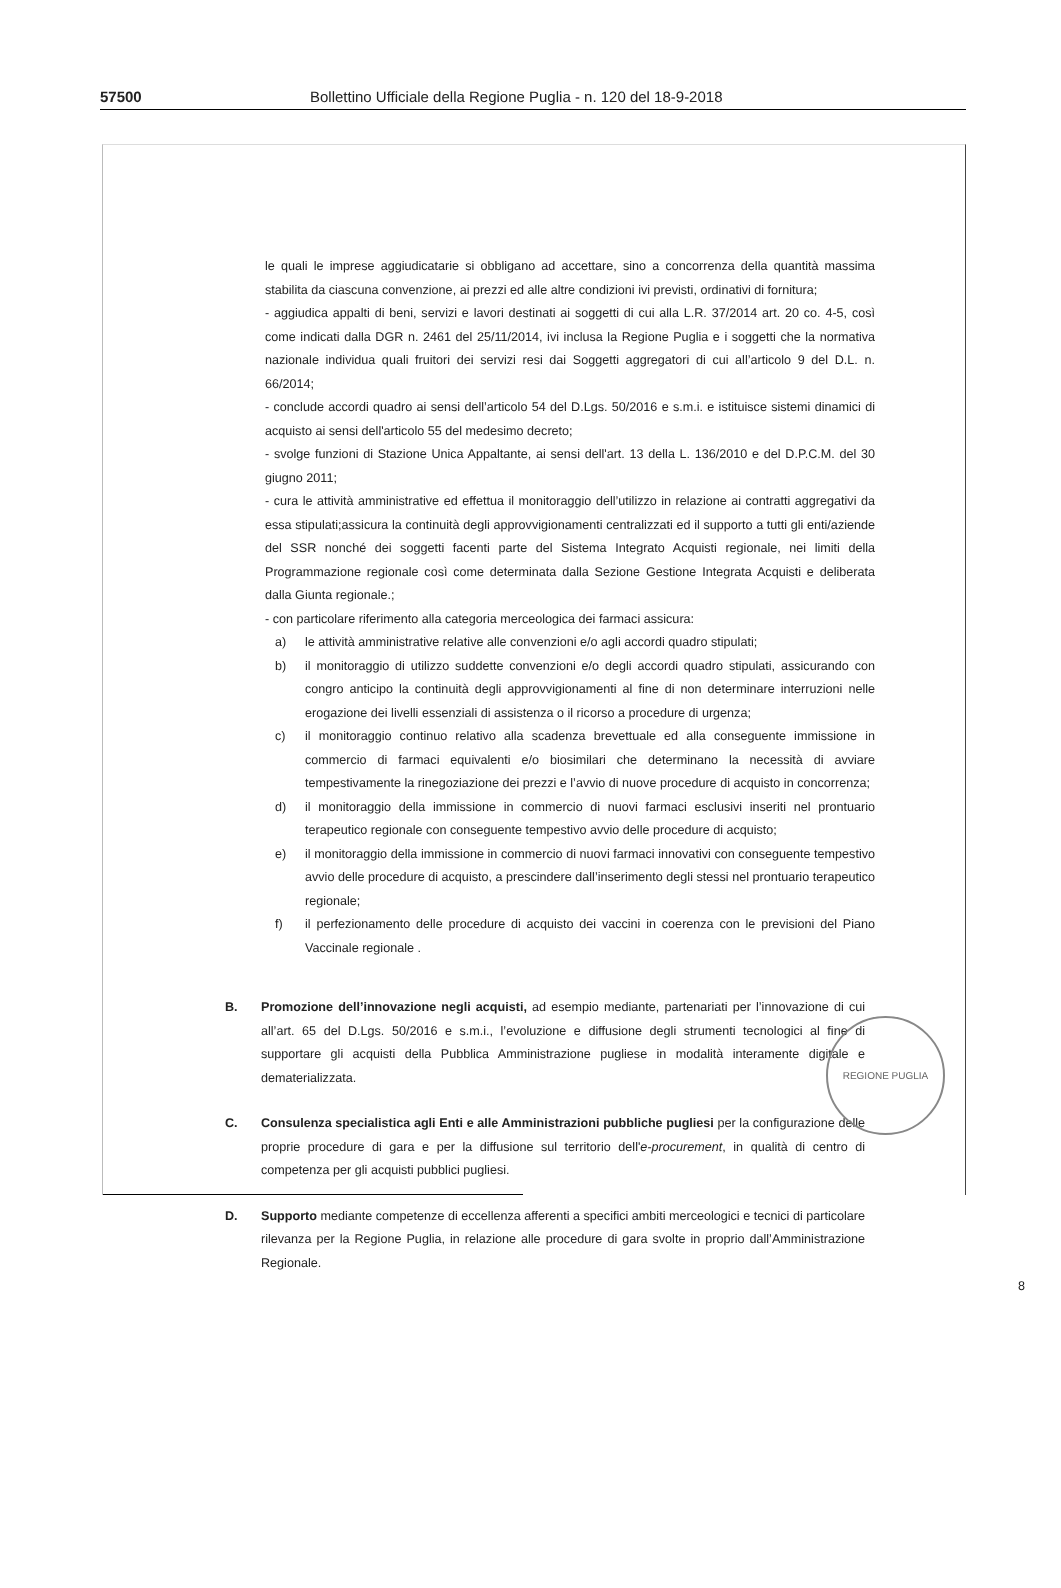57500 Bollettino Ufficiale della Regione Puglia - n. 120 del 18-9-2018
le quali le imprese aggiudicatarie si obbligano ad accettare, sino a concorrenza della quantità massima stabilita da ciascuna convenzione, ai prezzi ed alle altre condizioni ivi previsti, ordinativi di fornitura;
- aggiudica appalti di beni, servizi e lavori destinati ai soggetti di cui alla L.R. 37/2014 art. 20 co. 4-5, così come indicati dalla DGR n. 2461 del 25/11/2014, ivi inclusa la Regione Puglia e i soggetti che la normativa nazionale individua quali fruitori dei servizi resi dai Soggetti aggregatori di cui all’articolo 9 del D.L. n. 66/2014;
- conclude accordi quadro ai sensi dell’articolo 54 del D.Lgs. 50/2016 e s.m.i. e istituisce sistemi dinamici di acquisto ai sensi dell'articolo 55 del medesimo decreto;
- svolge funzioni di Stazione Unica Appaltante, ai sensi dell'art. 13 della L. 136/2010 e del D.P.C.M. del 30 giugno 2011;
- cura le attività amministrative ed effettua il monitoraggio dell’utilizzo in relazione ai contratti aggregativi da essa stipulati;assicura la continuità degli approvvigionamenti centralizzati ed il supporto a tutti gli enti/aziende del SSR nonché dei soggetti facenti parte del Sistema Integrato Acquisti regionale, nei limiti della Programmazione regionale così come determinata dalla Sezione Gestione Integrata Acquisti e deliberata dalla Giunta regionale.;
- con particolare riferimento alla categoria merceologica dei farmaci assicura:
a) le attività amministrative relative alle convenzioni e/o agli accordi quadro stipulati;
b) il monitoraggio di utilizzo suddette convenzioni e/o degli accordi quadro stipulati, assicurando con congro anticipo la continuità degli approvvigionamenti al fine di non determinare interruzioni nelle erogazione dei livelli essenziali di assistenza o il ricorso a procedure di urgenza;
c) il monitoraggio continuo relativo alla scadenza brevettuale ed alla conseguente immissione in commercio di farmaci equivalenti e/o biosimilari che determinano la necessità di avviare tempestivamente la rinegoziazione dei prezzi e l’avvio di nuove procedure di acquisto in concorrenza;
d) il monitoraggio della immissione in commercio di nuovi farmaci esclusivi inseriti nel prontuario terapeutico regionale con conseguente tempestivo avvio delle procedure di acquisto;
e) il monitoraggio della immissione in commercio di nuovi farmaci innovativi con conseguente tempestivo avvio delle procedure di acquisto, a prescindere dall’inserimento degli stessi nel prontuario terapeutico regionale;
f) il perfezionamento delle procedure di acquisto dei vaccini in coerenza con le previsioni del Piano Vaccinale regionale .
B. Promozione dell’innovazione negli acquisti, ad esempio mediante, partenariati per l’innovazione di cui all’art. 65 del D.Lgs. 50/2016 e s.m.i., l’evoluzione e diffusione degli strumenti tecnologici al fine di supportare gli acquisti della Pubblica Amministrazione pugliese in modalità interamente digitale e dematerializzata.
C. Consulenza specialistica agli Enti e alle Amministrazioni pubbliche pugliesi per la configurazione delle proprie procedure di gara e per la diffusione sul territorio dell'e-procurement, in qualità di centro di competenza per gli acquisti pubblici pugliesi.
D. Supporto mediante competenze di eccellenza afferenti a specifici ambiti merceologici e tecnici di particolare rilevanza per la Regione Puglia, in relazione alle procedure di gara svolte in proprio dall’Amministrazione Regionale.
8
REGIONE PUGLIA